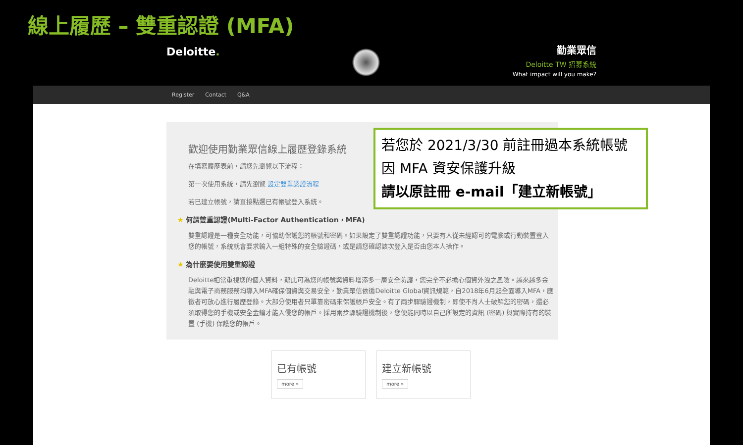線上履歷 – 雙重認證 (MFA)
Deloitte.
勤業眾信
Deloitte TW 招募系統
What impact will you make?
Register Contact Q&A
歡迎使用勤業眾信線上履歷登錄系統
在填寫履歷表前，請您先瀏覽以下流程：
第一次使用系統，請先瀏覽 設定雙重認證流程
若已建立帳號，請直接點選已有帳號登入系統。
★ 何謂雙重認證(Multi-Factor Authentication，MFA)
雙重認證是一種安全功能，可協助保護您的帳號和密碼。如果設定了雙重認證功能，只要有人從未經認可的電腦或行動裝置登入您的帳號，系統就會要求輸入一組特殊的安全驗證碼，或是請您確認該次登入是否由您本人操作。
★ 為什麼要使用雙重認證
Deloitte相當重視您的個人資料，藉此可為您的帳號與資料增添多一層安全防護，您完全不必擔心個資外洩之風險。越來越多金融與電子商務服務均導入MFA確保個資與交易安全，勤業眾信依循Deloitte Global資訊規範，自2018年6月起全面導入MFA，應徵者可放心進行履歷登錄。大部分使用者只單靠密碼來保護帳戶安全。有了兩步驟驗證機制，即使不肖人士破解您的密碼，還必須取得您的手機或安全金鑰才能入侵您的帳戶。採用兩步驟驗證機制後，您便能同時以自己所設定的資訊 (密碼) 與實際持有的裝置 (手機) 保護您的帳戶。
已有帳號
more »
建立新帳號
more »
若您於 2021/3/30 前註冊過本系統帳號
因 MFA 資安保護升級
請以原註冊 e-mail「建立新帳號」